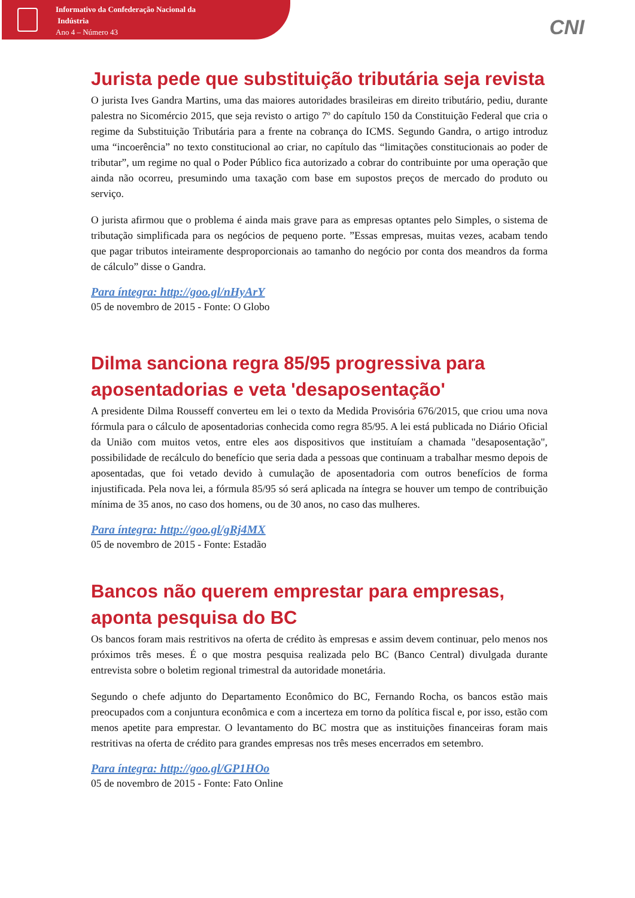Informativo da Confederação Nacional da
Indústria
Ano 4 – Número 43
CNI
Jurista pede que substituição tributária seja revista
O jurista Ives Gandra Martins, uma das maiores autoridades brasileiras em direito tributário, pediu, durante palestra no Sicomércio 2015, que seja revisto o artigo 7º do capítulo 150 da Constituição Federal que cria o regime da Substituição Tributária para a frente na cobrança do ICMS. Segundo Gandra, o artigo introduz uma “incoerência” no texto constitucional ao criar, no capítulo das “limitações constitucionais ao poder de tributar”, um regime no qual o Poder Público fica autorizado a cobrar do contribuinte por uma operação que ainda não ocorreu, presumindo uma taxação com base em supostos preços de mercado do produto ou serviço.
O jurista afirmou que o problema é ainda mais grave para as empresas optantes pelo Simples, o sistema de tributação simplificada para os negócios de pequeno porte. ”Essas empresas, muitas vezes, acabam tendo que pagar tributos inteiramente desproporcionais ao tamanho do negócio por conta dos meandros da forma de cálculo” disse o Gandra.
Para íntegra: http://goo.gl/nHyArY
05 de novembro de 2015 - Fonte: O Globo
Dilma sanciona regra 85/95 progressiva para aposentadorias e veta 'desaposentação'
A presidente Dilma Rousseff converteu em lei o texto da Medida Provisória 676/2015, que criou uma nova fórmula para o cálculo de aposentadorias conhecida como regra 85/95. A lei está publicada no Diário Oficial da União com muitos vetos, entre eles aos dispositivos que instituíam a chamada "desaposentação", possibilidade de recálculo do benefício que seria dada a pessoas que continuam a trabalhar mesmo depois de aposentadas, que foi vetado devido à cumulação de aposentadoria com outros benefícios de forma injustificada. Pela nova lei, a fórmula 85/95 só será aplicada na íntegra se houver um tempo de contribuição mínima de 35 anos, no caso dos homens, ou de 30 anos, no caso das mulheres.
Para íntegra: http://goo.gl/gRj4MX
05 de novembro de 2015 - Fonte: Estadão
Bancos não querem emprestar para empresas, aponta pesquisa do BC
Os bancos foram mais restritivos na oferta de crédito às empresas e assim devem continuar, pelo menos nos próximos três meses. É o que mostra pesquisa realizada pelo BC (Banco Central) divulgada durante entrevista sobre o boletim regional trimestral da autoridade monetária.
Segundo o chefe adjunto do Departamento Econômico do BC, Fernando Rocha, os bancos estão mais preocupados com a conjuntura econômica e com a incerteza em torno da política fiscal e, por isso, estão com menos apetite para emprestar. O levantamento do BC mostra que as instituições financeiras foram mais restritivas na oferta de crédito para grandes empresas nos três meses encerrados em setembro.
Para íntegra: http://goo.gl/GP1HOo
05 de novembro de 2015 - Fonte: Fato Online